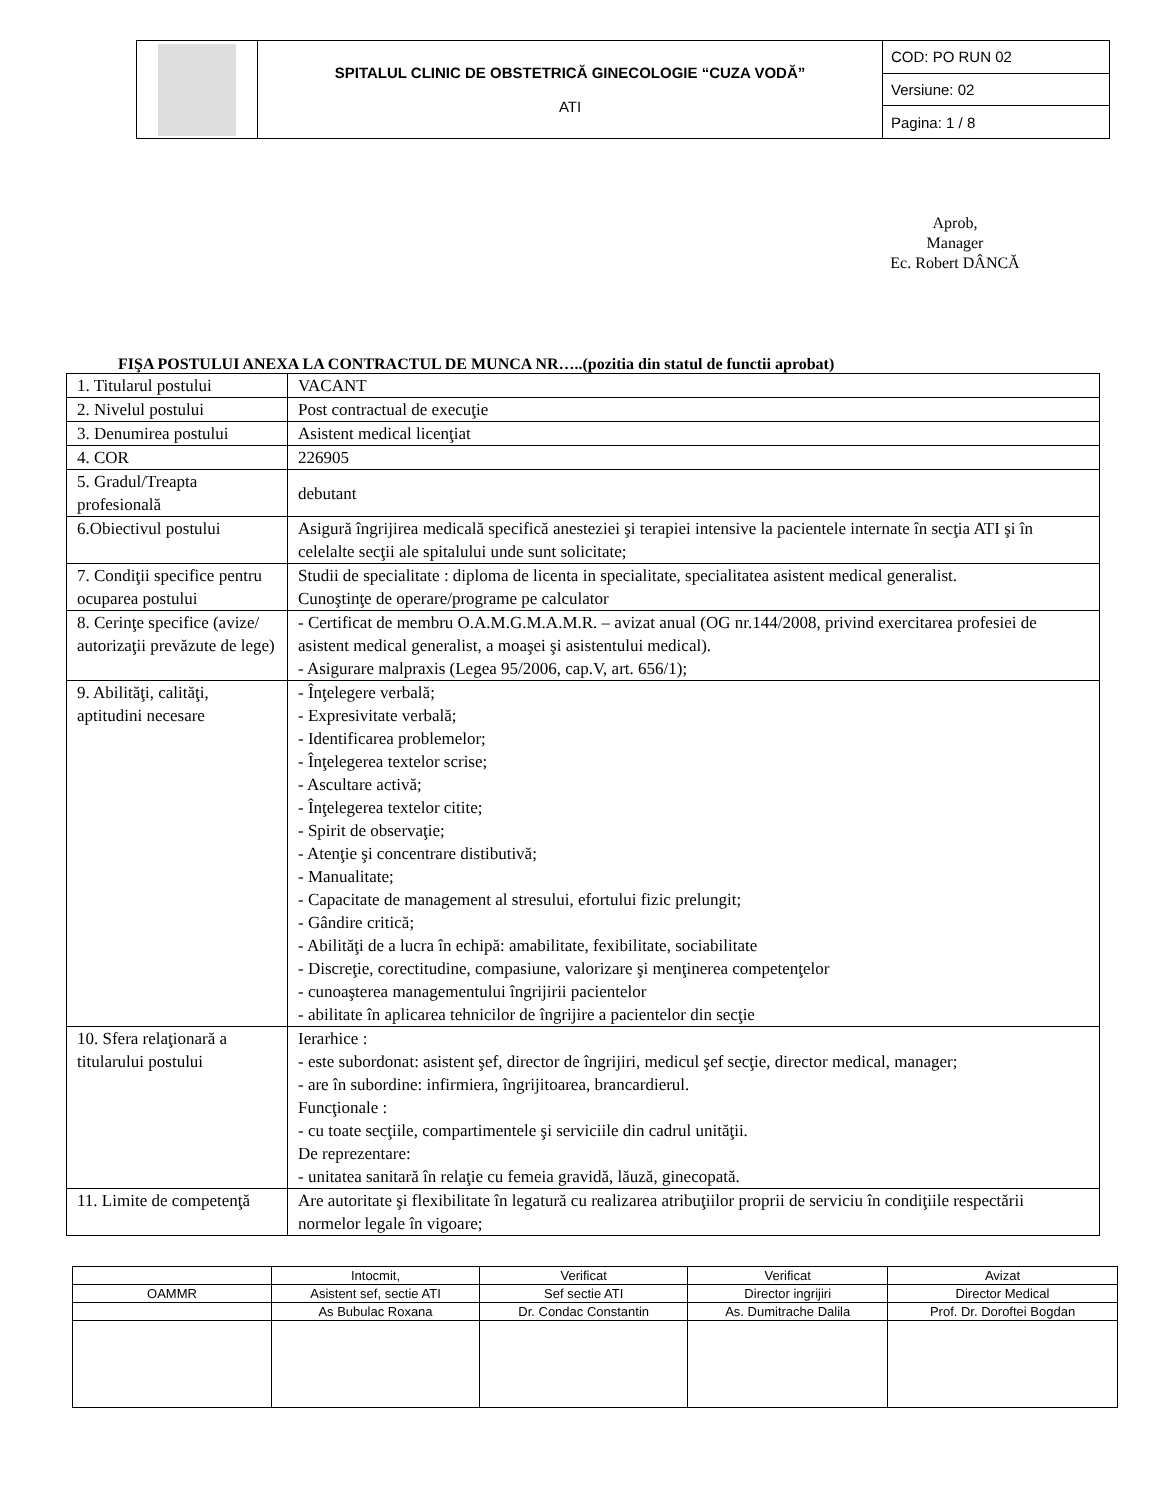| | SPITALUL CLINIC DE OBSTETRICĂ GINECOLOGIE “CUZA VODĂ” ATI | COD: PO RUN 02 |
| | | Versiune: 02 |
| | | Pagina: 1 / 8 |
Aprob,
Manager
Ec. Robert DÂNCĂ
FIŞA POSTULUI ANEXA LA CONTRACTUL DE MUNCA NR…..(pozitia din statul de functii aprobat)
| 1. Titularul postului | VACANT |
| 2. Nivelul postului | Post contractual de execuţie |
| 3. Denumirea postului | Asistent medical licenţiat |
| 4. COR | 226905 |
| 5. Gradul/Treapta profesională | debutant |
| 6.Obiectivul postului | Asigură îngrijirea medicală specifică anesteziei şi terapiei intensive la pacientele internate în secţia ATI şi în celelalte secţii ale spitalului unde sunt solicitate; |
| 7. Condiţii specifice pentru ocuparea postului | Studii de specialitate : diploma de licenta in specialitate, specialitatea asistent medical generalist. Cunoştinţe de operare/programe pe calculator |
| 8. Cerinţe specifice (avize/ autorizaţii prevăzute de lege) | - Certificat de membru O.A.M.G.M.A.M.R. – avizat anual (OG nr.144/2008, privind exercitarea profesiei de asistent medical generalist, a moaşei şi asistentului medical). - Asigurare malpraxis (Legea 95/2006, cap.V, art. 656/1); |
| 9. Abilităţi, calităţi, aptitudini necesare | - Înţelegere verbală; - Expresivitate verbală; - Identificarea problemelor; - Înţelegerea textelor scrise; - Ascultare activă; - Înţelegerea textelor citite; - Spirit de observaţie; - Atenţie şi concentrare distibutivă; - Manualitate; - Capacitate de management al stresului, efortului fizic prelungit; - Gândire critică; - Abilităţi de a lucra în echipă: amabilitate, fexibilitate, sociabilitate - Discreţie, corectitudine, compasiune, valorizare şi menţinerea competenţelor - cunoaşterea managementului îngrijirii pacientelor - abilitate în aplicarea tehnicilor de îngrijire a pacientelor din secţie |
| 10. Sfera relaţionară a titularului postului | Ierarhice : - este subordonat: asistent şef, director de îngrijiri, medicul şef secţie, director medical, manager; - are în subordine: infirmiera, îngrijitoarea, brancardierul. Funcţionale : - cu toate secţiile, compartimentele şi serviciile din cadrul unităţii. De reprezentare: - unitatea sanitară în relaţie cu femeia gravidă, lăuză, ginecopată. |
| 11. Limite de competenţă | Are autoritate şi flexibilitate în legatură cu realizarea atribuţiilor proprii de serviciu în condiţiile respectării normelor legale în vigoare; |
| | Intocmit, | Verificat | Verificat | Avizat |
| OAMMR | Asistent sef, sectie ATI | Sef sectie ATI | Director ingrijiri | Director Medical |
| | As Bubulac Roxana | Dr. Condac Constantin | As. Dumitrache Dalila | Prof. Dr. Doroftei Bogdan |